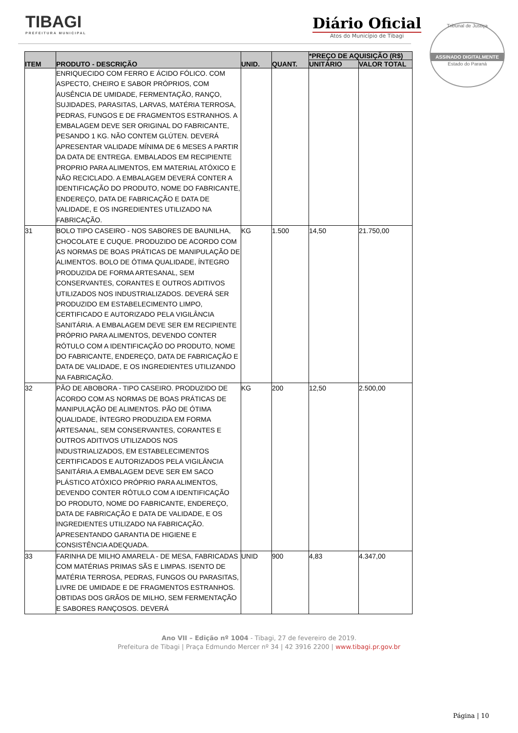TIBAGI
PREFEITURA MUNICIPAL
Diário Oficial
Atos do Município de Tibagi
Tribunal de Justiça
ASSINADO DIGITALMENTE
Estado do Paraná
| ITEM | PRODUTO - DESCRIÇÃO | UNID. | QUANT. | *PREÇO DE AQUISIÇÃO (R$) | |
| --- | --- | --- | --- | --- | --- |
| | | | | UNITÁRIO | VALOR TOTAL |
| | ENRIQUECIDO COM FERRO E ÁCIDO FÓLICO. COM ASPECTO, CHEIRO E SABOR PRÓPRIOS, COM AUSÊNCIA DE UMIDADE, FERMENTAÇÃO, RANÇO, SUJIDADES, PARASITAS, LARVAS, MATÉRIA TERROSA, PEDRAS, FUNGOS E DE FRAGMENTOS ESTRANHOS. A EMBALAGEM DEVE SER ORIGINAL DO FABRICANTE, PESANDO 1 KG. NÃO CONTEM GLÚTEN. DEVERÁ APRESENTAR VALIDADE MÍNIMA DE 6 MESES A PARTIR DA DATA DE ENTREGA. EMBALADOS EM RECIPIENTE PROPRIO PARA ALIMENTOS, EM MATERIAL ATÓXICO E NÃO RECICLADO. A EMBALAGEM DEVERÁ CONTER A IDENTIFICAÇÃO DO PRODUTO, NOME DO FABRICANTE, ENDEREÇO, DATA DE FABRICAÇÃO E DATA DE VALIDADE, E OS INGREDIENTES UTILIZADO NA FABRICAÇÃO. | | | | |
| 31 | BOLO TIPO CASEIRO - NOS SABORES DE BAUNILHA, CHOCOLATE E CUQUE. PRODUZIDO DE ACORDO COM AS NORMAS DE BOAS PRÁTICAS DE MANIPULAÇÃO DE ALIMENTOS. BOLO DE ÓTIMA QUALIDADE, ÍNTEGRO PRODUZIDA DE FORMA ARTESANAL, SEM CONSERVANTES, CORANTES E OUTROS ADITIVOS UTILIZADOS NOS INDUSTRIALIZADOS. DEVERÁ SER PRODUZIDO EM ESTABELECIMENTO LIMPO, CERTIFICADO E AUTORIZADO PELA VIGILÂNCIA SANITÁRIA. A EMBALAGEM DEVE SER EM RECIPIENTE PRÓPRIO PARA ALIMENTOS, DEVENDO CONTER RÓTULO COM A IDENTIFICAÇÃO DO PRODUTO, NOME DO FABRICANTE, ENDEREÇO, DATA DE FABRICAÇÃO E DATA DE VALIDADE, E OS INGREDIENTES UTILIZANDO NA FABRICAÇÃO. | KG | 1.500 | 14,50 | 21.750,00 |
| 32 | PÃO DE ABOBORA - TIPO CASEIRO. PRODUZIDO DE ACORDO COM AS NORMAS DE BOAS PRÁTICAS DE MANIPULAÇÃO DE ALIMENTOS. PÃO DE ÓTIMA QUALIDADE, ÍNTEGRO PRODUZIDA EM FORMA ARTESANAL, SEM CONSERVANTES, CORANTES E OUTROS ADITIVOS UTILIZADOS NOS INDUSTRIALIZADOS, EM ESTABELECIMENTOS CERTIFICADOS E AUTORIZADOS PELA VIGILÂNCIA SANITÁRIA.A EMBALAGEM DEVE SER EM SACO PLÁSTICO ATÓXICO PRÓPRIO PARA ALIMENTOS, DEVENDO CONTER RÓTULO COM A IDENTIFICAÇÃO DO PRODUTO, NOME DO FABRICANTE, ENDEREÇO, DATA DE FABRICAÇÃO E DATA DE VALIDADE, E OS INGREDIENTES UTILIZADO NA FABRICAÇÃO. APRESENTANDO GARANTIA DE HIGIENE E CONSISTÊNCIA ADEQUADA. | KG | 200 | 12,50 | 2.500,00 |
| 33 | FARINHA DE MILHO AMARELA - DE MESA, FABRICADAS COM MATÉRIAS PRIMAS SÃS E LIMPAS. ISENTO DE MATÉRIA TERROSA, PEDRAS, FUNGOS OU PARASITAS, LIVRE DE UMIDADE E DE FRAGMENTOS ESTRANHOS. OBTIDAS DOS GRÃOS DE MILHO, SEM FERMENTAÇÃO E SABORES RANÇOSOS. DEVERÁ | UNID | 900 | 4,83 | 4.347,00 |
Ano VII – Edição nº 1004 - Tibagi, 27 de fevereiro de 2019.
Prefeitura de Tibagi | Praça Edmundo Mercer nº 34 | 42 3916 2200 | www.tibagi.pr.gov.br
Página | 10